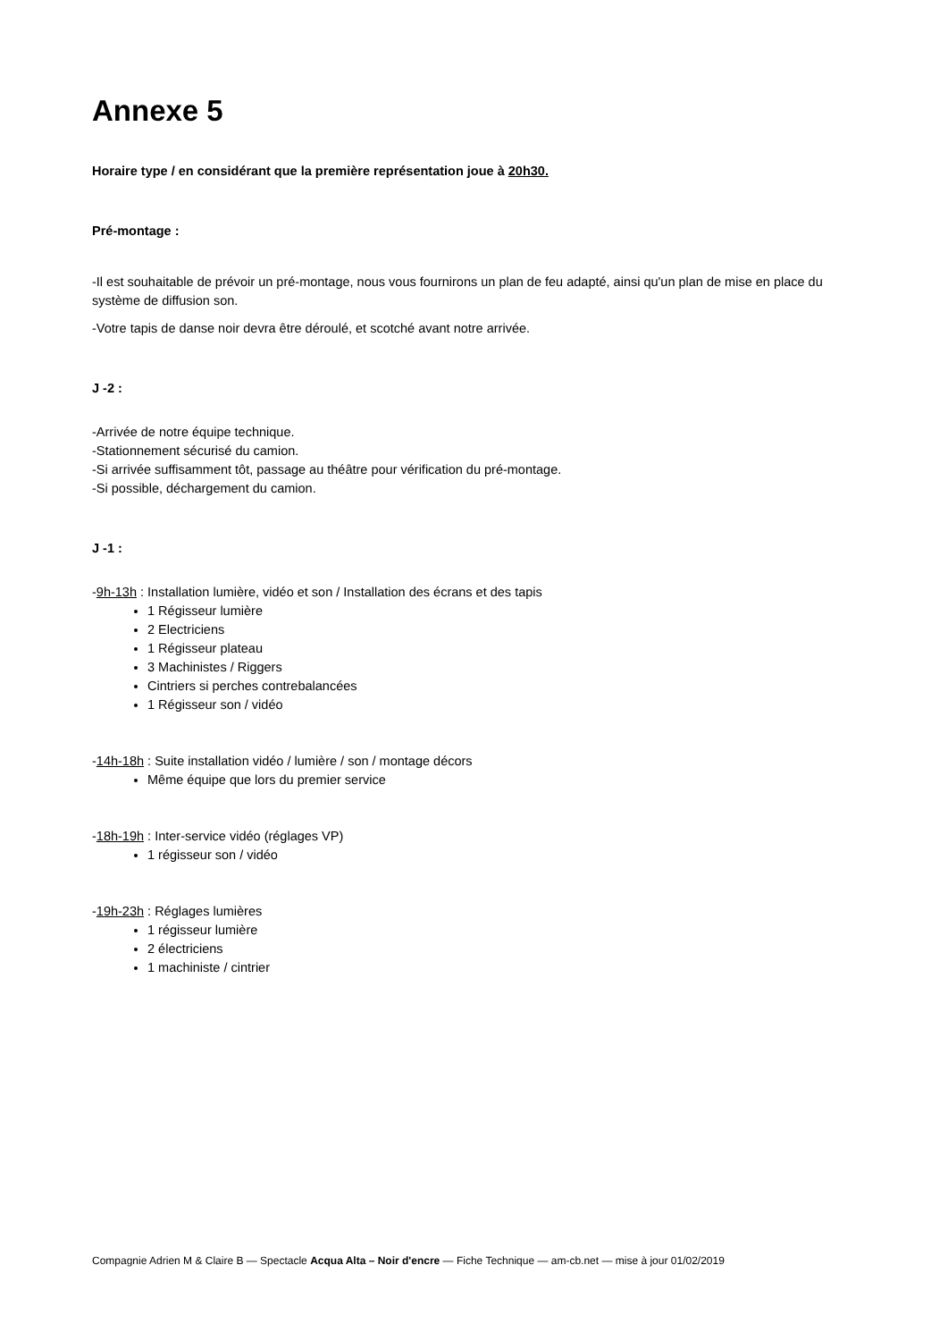Annexe 5
Horaire type / en considérant que la première représentation joue à 20h30.
Pré-montage :
-Il est souhaitable de prévoir un pré-montage, nous vous fournirons un plan de feu adapté, ainsi qu'un plan de mise en place du système de diffusion son.
-Votre tapis de danse noir devra être déroulé, et scotché avant notre arrivée.
J -2 :
-Arrivée de notre équipe technique.
-Stationnement sécurisé du camion.
-Si arrivée suffisamment tôt, passage au théâtre pour vérification du pré-montage.
-Si possible, déchargement du camion.
J -1 :
-9h-13h : Installation lumière, vidéo et son / Installation des écrans et des tapis
1 Régisseur lumière
2 Electriciens
1 Régisseur plateau
3 Machinistes / Riggers
Cintriers si perches contrebalancées
1 Régisseur son / vidéo
-14h-18h : Suite installation vidéo / lumière / son / montage décors
Même équipe que lors du premier service
-18h-19h : Inter-service vidéo (réglages VP)
1 régisseur son / vidéo
-19h-23h : Réglages lumières
1 régisseur lumière
2 électriciens
1 machiniste / cintrier
Compagnie Adrien M & Claire B — Spectacle Acqua Alta – Noir d'encre — Fiche Technique — am-cb.net — mise à jour 01/02/2019